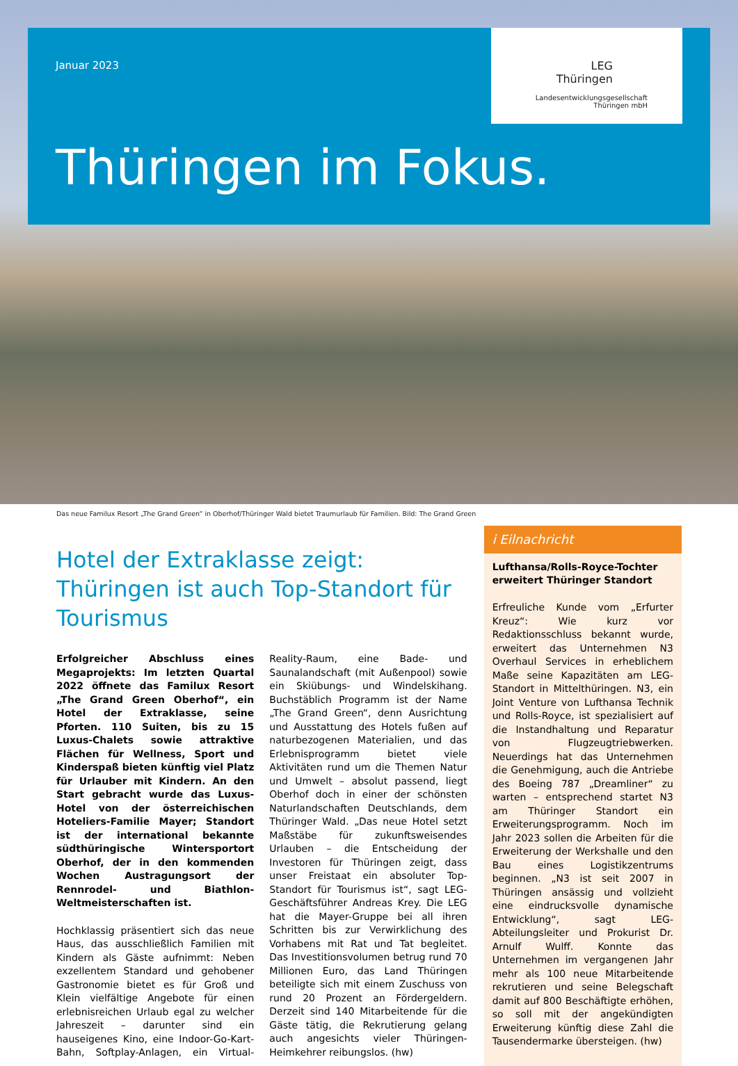Januar 2023
Thüringen im Fokus.
LEG
Thüringen
Landesentwicklungsgesellschaft
Thüringen mbH
Das neue Familux Resort „The Grand Green“ in Oberhof/Thüringer Wald bietet Traumurlaub für Familien. Bild: The Grand Green
Hotel der Extraklasse zeigt: Thüringen ist auch Top-Standort für Tourismus
Erfolgreicher Abschluss eines Megaprojekts: Im letzten Quartal 2022 öffnete das Familux Resort „The Grand Green Oberhof“, ein Hotel der Extraklasse, seine Pforten. 110 Suiten, bis zu 15 Luxus-Chalets sowie attraktive Flächen für Wellness, Sport und Kinderspaß bieten künftig viel Platz für Urlauber mit Kindern. An den Start gebracht wurde das Luxus-Hotel von der österreichischen Hoteliers-Familie Mayer; Standort ist der international bekannte südthüringische Wintersportort Oberhof, der in den kommenden Wochen Austragungsort der Rennrodel- und Biathlon-Weltmeisterschaften ist.
Hochklassig präsentiert sich das neue Haus, das ausschließlich Familien mit Kindern als Gäste aufnimmt: Neben exzellentem Standard und gehobener Gastronomie bietet es für Groß und Klein vielfältige Angebote für einen erlebnisreichen Urlaub egal zu welcher Jahreszeit – darunter sind ein hauseigenes Kino, eine Indoor-Go-Kart-Bahn, Softplay-Anlagen, ein Virtual-Reality-Raum, eine Bade- und Saunalandschaft (mit Außenpool) sowie ein Skiübungs- und Windelskihang. Buchstäblich Programm ist der Name „The Grand Green“, denn Ausrichtung und Ausstattung des Hotels fußen auf naturbezogenen Materialien, und das Erlebnisprogramm bietet viele Aktivitäten rund um die Themen Natur und Umwelt – absolut passend, liegt Oberhof doch in einer der schönsten Naturlandschaften Deutschlands, dem Thüringer Wald. „Das neue Hotel setzt Maßstäbe für zukunftsweisendes Urlauben – die Entscheidung der Investoren für Thüringen zeigt, dass unser Freistaat ein absoluter Top-Standort für Tourismus ist“, sagt LEG-Geschäftsführer Andreas Krey. Die LEG hat die Mayer-Gruppe bei all ihren Schritten bis zur Verwirklichung des Vorhabens mit Rat und Tat begleitet. Das Investitionsvolumen betrug rund 70 Millionen Euro, das Land Thüringen beteiligte sich mit einem Zuschuss von rund 20 Prozent an Fördergeldern. Derzeit sind 140 Mitarbeitende für die Gäste tätig, die Rekrutierung gelang auch angesichts vieler Thüringen-Heimkehrer reibungslos. (hw)
i Eilnachricht
Lufthansa/Rolls-Royce-Tochter erweitert Thüringer Standort
Erfreuliche Kunde vom „Erfurter Kreuz“: Wie kurz vor Redaktionsschluss bekannt wurde, erweitert das Unternehmen N3 Overhaul Services in erheblichem Maße seine Kapazitäten am LEG-Standort in Mittelthüringen. N3, ein Joint Venture von Lufthansa Technik und Rolls-Royce, ist spezialisiert auf die Instandhaltung und Reparatur von Flugzeugtriebwerken. Neuerdings hat das Unternehmen die Genehmigung, auch die Antriebe des Boeing 787 „Dreamliner“ zu warten – entsprechend startet N3 am Thüringer Standort ein Erweiterungsprogramm. Noch im Jahr 2023 sollen die Arbeiten für die Erweiterung der Werkshalle und den Bau eines Logistikzentrums beginnen. „N3 ist seit 2007 in Thüringen ansässig und vollzieht eine eindrucksvolle dynamische Entwicklung“, sagt LEG-Abteilungsleiter und Prokurist Dr. Arnulf Wulff. Konnte das Unternehmen im vergangenen Jahr mehr als 100 neue Mitarbeitende rekrutieren und seine Belegschaft damit auf 800 Beschäftigte erhöhen, so soll mit der angekündigten Erweiterung künftig diese Zahl die Tausendermarke übersteigen. (hw)